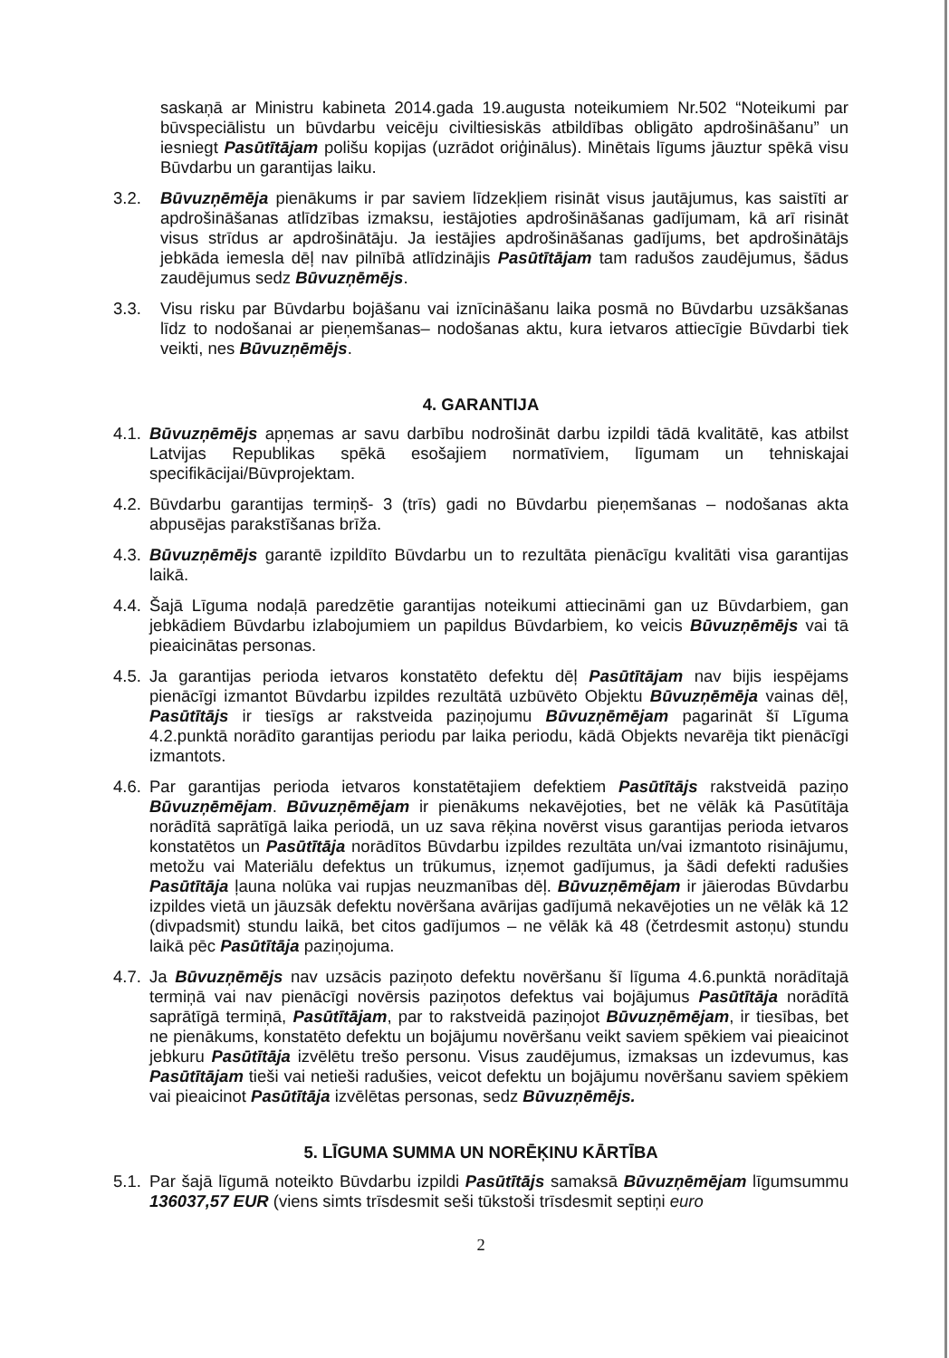saskaņā ar Ministru kabineta 2014.gada 19.augusta noteikumiem Nr.502 “Noteikumi par būvspeciālistu un būvdarbu veicēju civiltiesiskās atbildības obligāto apdrošināšanu” un iesniegt Pasūtītājam polišu kopijas (uzrādot oriģinālus). Minētais līgums jāuztur spēkā visu Būvdarbu un garantijas laiku.
3.2. Būvuzņēmēja pienākums ir par saviem līdzekļiem risināt visus jautājumus, kas saistīti ar apdrošināšanas atlīdzības izmaksu, iestājoties apdrošināšanas gadījumam, kā arī risināt visus strīdus ar apdrošinātāju. Ja iestājies apdrošināšanas gadījums, bet apdrošinātājs jebkāda iemesla dēļ nav pilnībā atlīdzinājis Pasūtītājam tam radušos zaudējumus, šādus zaudējumus sedz Būvuzņēmējs.
3.3. Visu risku par Būvdarbu bojāšanu vai iznīcināšanu laika posmā no Būvdarbu uzsākšanas līdz to nodošanai ar pieņemšanas– nodošanas aktu, kura ietvaros attiecīgie Būvdarbi tiek veikti, nes Būvuzņēmējs.
4. GARANTIJA
4.1.
Būvuzņēmējs apņemas ar savu darbību nodrošināt darbu izpildi tādā kvalitātē, kas atbilst Latvijas Republikas spēkā esošajiem normatīviem, līgumam un tehniskajai specifikācijai/Būvprojektam.
4.2.
Būvdarbu garantijas termiņš- 3 (trīs) gadi no Būvdarbu pieņemšanas – nodošanas akta abpusējas parakstīšanas brīža.
4.3.
Būvuzņēmējs garantē izpildīto Būvdarbu un to rezultāta pienācīgu kvalitāti visa garantijas laikā.
4.4.
Šajā Līguma nodaļā paredzētie garantijas noteikumi attiecināmi gan uz Būvdarbiem, gan jebkādiem Būvdarbu izlabojumiem un papildus Būvdarbiem, ko veicis Būvuzņēmējs vai tā pieaicinātas personas.
4.5.
Ja garantijas perioda ietvaros konstatēto defektu dēļ Pasūtītājam nav bijis iespējams pienācīgi izmantot Būvdarbu izpildes rezultātā uzbūvēto Objektu Būvuzņēmēja vainas dēļ, Pasūtītājs ir tiesīgs ar rakstveida paziņojumu Būvuzņēmējam pagarināt šī Līguma 4.2.punktā norādīto garantijas periodu par laika periodu, kādā Objekts nevarēja tikt pienācīgi izmantots.
4.6.
Par garantijas perioda ietvaros konstatētajiem defektiem Pasūtītājs rakstveidā paziņo Būvuzņēmējam. Būvuzņēmējam ir pienākums nekavējoties, bet ne vēlāk kā Pasūtītāja norādītā saprātīgā laika periodā, un uz sava rēķina novērst visus garantijas perioda ietvaros konstatētos un Pasūtītāja norādītos Būvdarbu izpildes rezultāta un/vai izmantoto risinājumu, metožu vai Materiālu defektus un trūkumus, izņemot gadījumus, ja šādi defekti radušies Pasūtītāja ļauna nolūka vai rupjas neuzmanības dēļ. Būvuzņēmējam ir jāierodas Būvdarbu izpildes vietā un jāuzsāk defektu novēršana avārijas gadījumā nekavējoties un ne vēlāk kā 12 (divpadsmit) stundu laikā, bet citos gadījumos – ne vēlāk kā 48 (četrdesmit astoņu) stundu laikā pēc Pasūtītāja paziņojuma.
4.7.
Ja Būvuzņēmējs nav uzsācis paziņoto defektu novēršanu šī līguma 4.6.punktā norādītajā termiņā vai nav pienācīgi novērsis paziņotos defektus vai bojājumus Pasūtītāja norādītā saprātīgā termiņā, Pasūtītājam, par to rakstveidā paziņojot Būvuzņēmējam, ir tiesības, bet ne pienākums, konstatēto defektu un bojājumu novēršanu veikt saviem spēkiem vai pieaicinot jebkuru Pasūtītāja izvēlētu trešo personu. Visus zaudējumus, izmaksas un izdevumus, kas Pasūtītājam tieši vai netieši radušies, veicot defektu un bojājumu novēršanu saviem spēkiem vai pieaicinot Pasūtītāja izvēlētas personas, sedz Būvuzņēmējs.
5. LĪGUMA SUMMA UN NORĒĶINU KĀRTĪBA
5.1.
Par šajā līgumā noteikto Būvdarbu izpildi Pasūtītājs samaksā Būvuzņēmējam līgumsummu 136037,57 EUR (viens simts trīsdesmit seši tūkstoši trīsdesmit septiņi euro
2